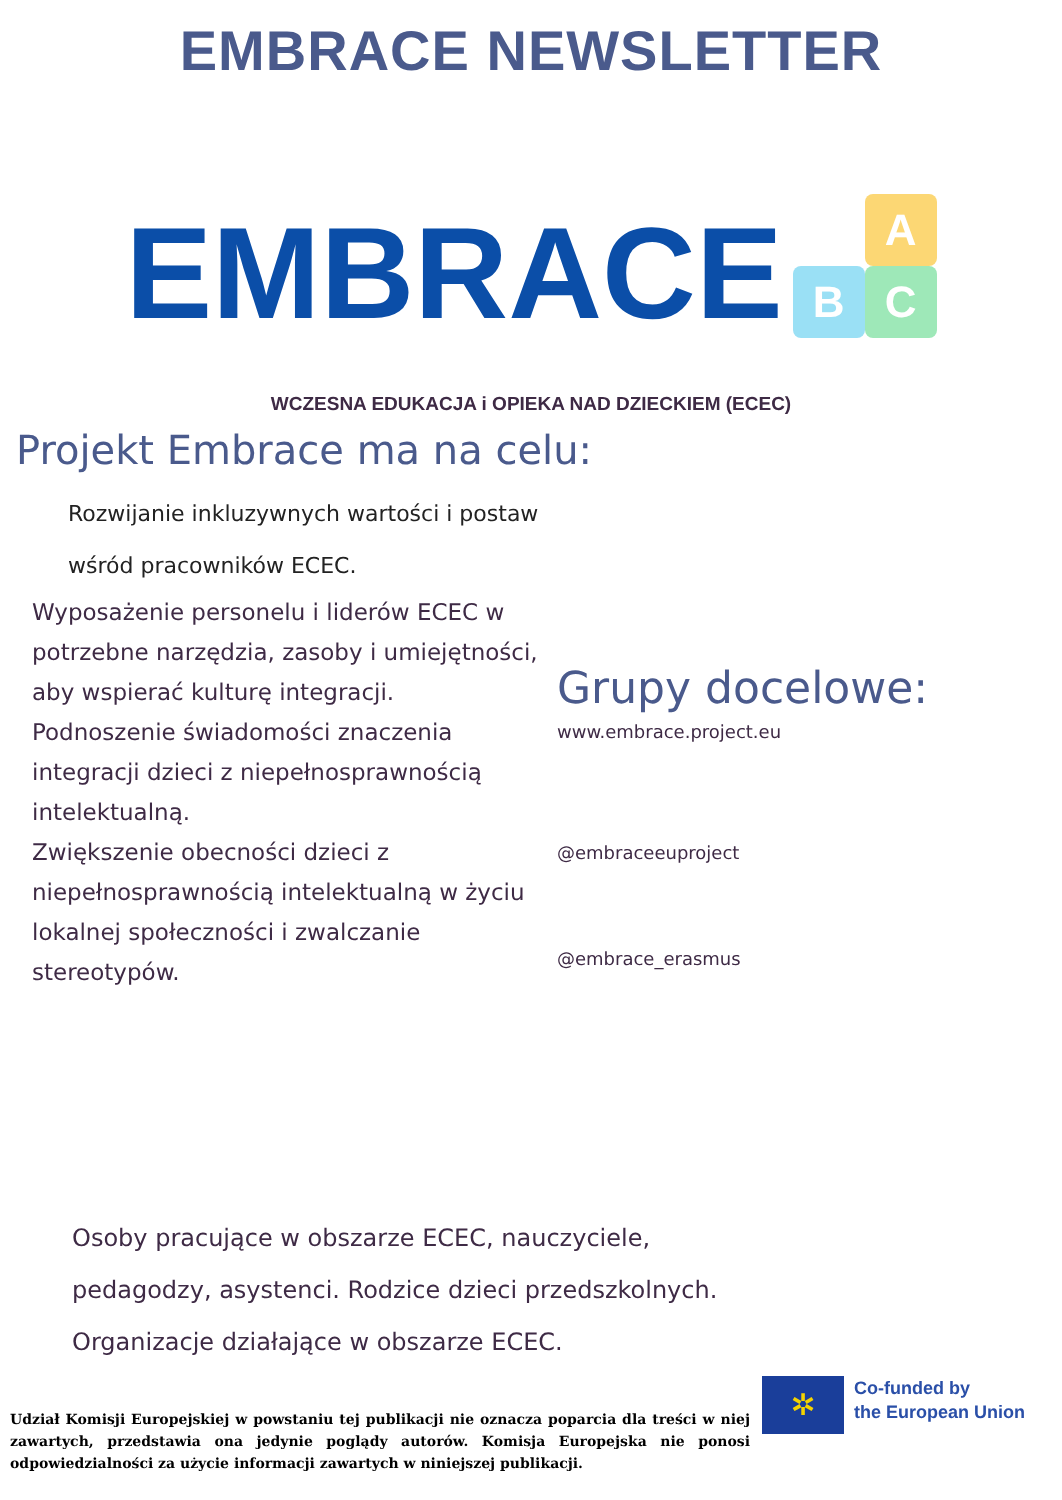EMBRACE NEWSLETTER
EMBRACE
A
B
C
WCZESNA EDUKACJA i OPIEKA NAD DZIECKIEM (ECEC)
Projekt Embrace ma na celu:
Rozwijanie inkluzywnych wartości i postaw
wśród pracowników ECEC.
Wyposażenie personelu i liderów ECEC w potrzebne narzędzia, zasoby i umiejętności, aby wspierać kulturę integracji.
Podnoszenie świadomości znaczenia integracji dzieci z niepełnosprawnością intelektualną.
Zwiększenie obecności dzieci z niepełnosprawnością intelektualną w życiu lokalnej społeczności i zwalczanie stereotypów.
Grupy docelowe:
www.embrace.project.eu
@embraceeuproject
@embrace_erasmus
Osoby pracujące w obszarze ECEC, nauczyciele,
pedagodzy, asystenci. Rodzice dzieci przedszkolnych.
Organizacje działające w obszarze ECEC.
Udział Komisji Europejskiej w powstaniu tej publikacji nie oznacza poparcia dla treści w niej zawartych, przedstawia ona jedynie poglądy autorów. Komisja Europejska nie ponosi odpowiedzialności za użycie informacji zawartych w niniejszej publikacji.
✲
Co-funded by
the European Union